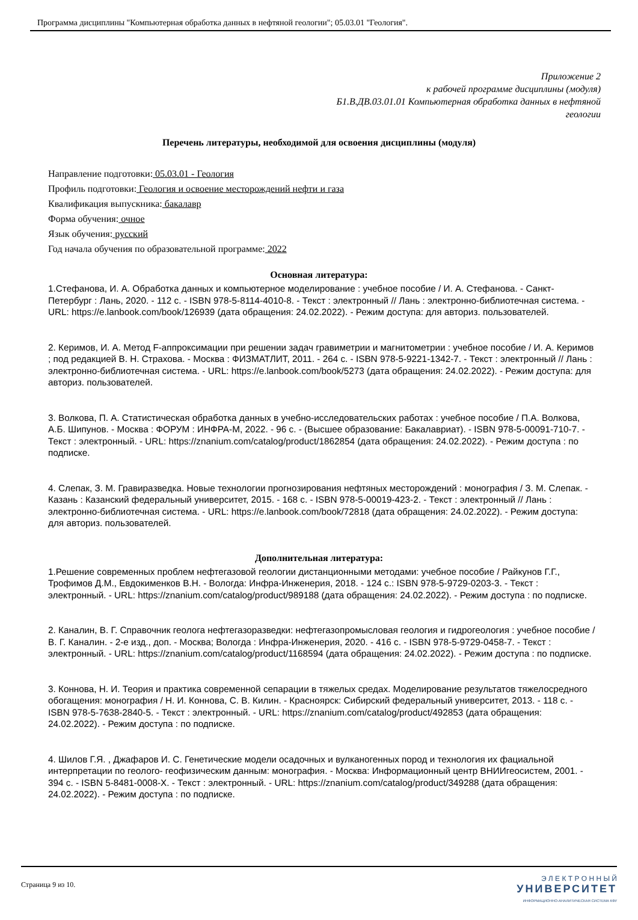Программа дисциплины "Компьютерная обработка данных в нефтяной геологии"; 05.03.01 "Геология".
Приложение 2
к рабочей программе дисциплины (модуля)
Б1.В.ДВ.03.01.01 Компьютерная обработка данных в нефтяной
геологии
Перечень литературы, необходимой для освоения дисциплины (модуля)
Направление подготовки: 05.03.01 - Геология
Профиль подготовки: Геология и освоение месторождений нефти и газа
Квалификация выпускника: бакалавр
Форма обучения: очное
Язык обучения: русский
Год начала обучения по образовательной программе: 2022
Основная литература:
1.Стефанова, И. А. Обработка данных и компьютерное моделирование : учебное пособие / И. А. Стефанова. - Санкт-Петербург : Лань, 2020. - 112 с. - ISBN 978-5-8114-4010-8. - Текст : электронный // Лань : электронно-библиотечная система. - URL: https://e.lanbook.com/book/126939 (дата обращения: 24.02.2022). - Режим доступа: для авториз. пользователей.
2. Керимов, И. А. Метод F-аппроксимации при решении задач гравиметрии и магнитометрии : учебное пособие / И. А. Керимов ; под редакцией В. Н. Страхова. - Москва : ФИЗМАТЛИТ, 2011. - 264 с. - ISBN 978-5-9221-1342-7. - Текст : электронный // Лань : электронно-библиотечная система. - URL: https://e.lanbook.com/book/5273 (дата обращения: 24.02.2022). - Режим доступа: для авториз. пользователей.
3. Волкова, П. А. Статистическая обработка данных в учебно-исследовательских работах : учебное пособие / П.А. Волкова, А.Б. Шипунов. - Москва : ФОРУМ : ИНФРА-М, 2022. - 96 с. - (Высшее образование: Бакалавриат). - ISBN 978-5-00091-710-7. - Текст : электронный. - URL: https://znanium.com/catalog/product/1862854 (дата обращения: 24.02.2022). - Режим доступа : по подписке.
4. Слепак, З. М. Гравиразведка. Новые технологии прогнозирования нефтяных месторождений : монография / З. М. Слепак. - Казань : Казанский федеральный университет, 2015. - 168 с. - ISBN 978-5-00019-423-2. - Текст : электронный // Лань : электронно-библиотечная система. - URL: https://e.lanbook.com/book/72818 (дата обращения: 24.02.2022). - Режим доступа: для авториз. пользователей.
Дополнительная литература:
1.Решение современных проблем нефтегазовой геологии дистанционными методами: учебное пособие / Райкунов Г.Г., Трофимов Д.М., Евдокименков В.Н. - Вологда: Инфра-Инженерия, 2018. - 124 с.: ISBN 978-5-9729-0203-3. - Текст : электронный. - URL: https://znanium.com/catalog/product/989188 (дата обращения: 24.02.2022). - Режим доступа : по подписке.
2. Каналин, В. Г. Справочник геолога нефтегазоразведки: нефтегазопромысловая геология и гидрогеология : учебное пособие / В. Г. Каналин. - 2-е изд., доп. - Москва; Вологда : Инфра-Инженерия, 2020. - 416 с. - ISBN 978-5-9729-0458-7. - Текст : электронный. - URL: https://znanium.com/catalog/product/1168594 (дата обращения: 24.02.2022). - Режим доступа : по подписке.
3. Коннова, Н. И. Теория и практика современной сепарации в тяжелых средах. Моделирование результатов тяжелосредного обогащения: монография / Н. И. Коннова, С. В. Килин. - Красноярск: Сибирский федеральный университет, 2013. - 118 с. - ISBN 978-5-7638-2840-5. - Текст : электронный. - URL: https://znanium.com/catalog/product/492853 (дата обращения: 24.02.2022). - Режим доступа : по подписке.
4. Шилов Г.Я. , Джафаров И. С. Генетические модели осадочных и вулканогенных пород и технология их фациальной интерпретации по геолого- геофизическим данным: монография. - Москва: Информационный центр ВНИИгеосистем, 2001. - 394 с. - ISBN 5-8481-0008-Х. - Текст : электронный. - URL: https://znanium.com/catalog/product/349288 (дата обращения: 24.02.2022). - Режим доступа : по подписке.
Страница 9 из 10.
Э Л Е К Т Р О Н Н Ы Й
УНИВЕРСИТЕТ
ИНФОРМАЦИОННО-АНАЛИТИЧЕСКАЯ СИСТЕМА КФУ